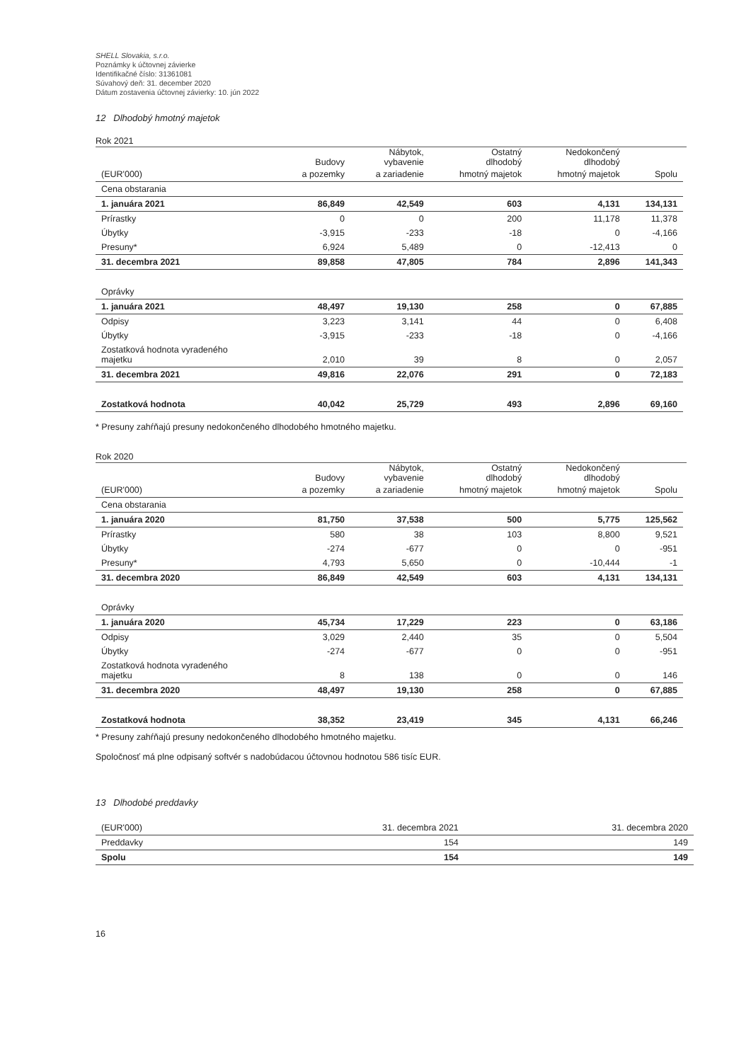SHELL Slovakia, s.r.o.
Poznámky k účtovnej závierke
Identifikačné číslo: 31361081
Súvahový deň: 31. december 2020
Dátum zostavenia účtovnej závierky: 10. jún 2022
12 Dlhodobý hmotný majetok
Rok 2021
| | | Nábytok, | Ostatný | Nedokončený | |
| | Budovy | vybavenie | dlhodobý | dlhodobý | |
| (EUR'000) | a pozemky | a zariadenie | hmotný majetok | hmotný majetok | Spolu |
| Cena obstarania | | | | | |
| 1. januára 2021 | 86,849 | 42,549 | 603 | 4,131 | 134,131 |
| Prírastky | 0 | 0 | 200 | 11,178 | 11,378 |
| Úbytky | -3,915 | -233 | -18 | 0 | -4,166 |
| Presuny* | 6,924 | 5,489 | 0 | -12,413 | 0 |
| 31. decembra 2021 | 89,858 | 47,805 | 784 | 2,896 | 141,343 |
| Oprávky | | | | | |
| 1. januára 2021 | 48,497 | 19,130 | 258 | 0 | 67,885 |
| Odpisy | 3,223 | 3,141 | 44 | 0 | 6,408 |
| Úbytky | -3,915 | -233 | -18 | 0 | -4,166 |
| Zostatková hodnota vyradeného majetku | 2,010 | 39 | 8 | 0 | 2,057 |
| 31. decembra 2021 | 49,816 | 22,076 | 291 | 0 | 72,183 |
| Zostatková hodnota | 40,042 | 25,729 | 493 | 2,896 | 69,160 |
* Presuny zahŕňajú presuny nedokončeného dlhodobého hmotného majetku.
Rok 2020
| | | Nábytok, | Ostatný | Nedokončený | |
| | Budovy | vybavenie | dlhodobý | dlhodobý | |
| (EUR'000) | a pozemky | a zariadenie | hmotný majetok | hmotný majetok | Spolu |
| Cena obstarania | | | | | |
| 1. januára 2020 | 81,750 | 37,538 | 500 | 5,775 | 125,562 |
| Prírastky | 580 | 38 | 103 | 8,800 | 9,521 |
| Úbytky | -274 | -677 | 0 | 0 | -951 |
| Presuny* | 4,793 | 5,650 | 0 | -10,444 | -1 |
| 31. decembra 2020 | 86,849 | 42,549 | 603 | 4,131 | 134,131 |
| Oprávky | | | | | |
| 1. januára 2020 | 45,734 | 17,229 | 223 | 0 | 63,186 |
| Odpisy | 3,029 | 2,440 | 35 | 0 | 5,504 |
| Úbytky | -274 | -677 | 0 | 0 | -951 |
| Zostatková hodnota vyradeného majetku | 8 | 138 | 0 | 0 | 146 |
| 31. decembra 2020 | 48,497 | 19,130 | 258 | 0 | 67,885 |
| Zostatková hodnota | 38,352 | 23,419 | 345 | 4,131 | 66,246 |
* Presuny zahŕňajú presuny nedokončeného dlhodobého hmotného majetku.
Spoločnosť má plne odpisaný softvér s nadobúdacou účtovnou hodnotou 586 tisíc EUR.
13 Dlhodobé preddavky
| (EUR'000) | 31. decembra 2021 | 31. decembra 2020 |
| --- | --- | --- |
| Preddavky | 154 | 149 |
| Spolu | 154 | 149 |
16